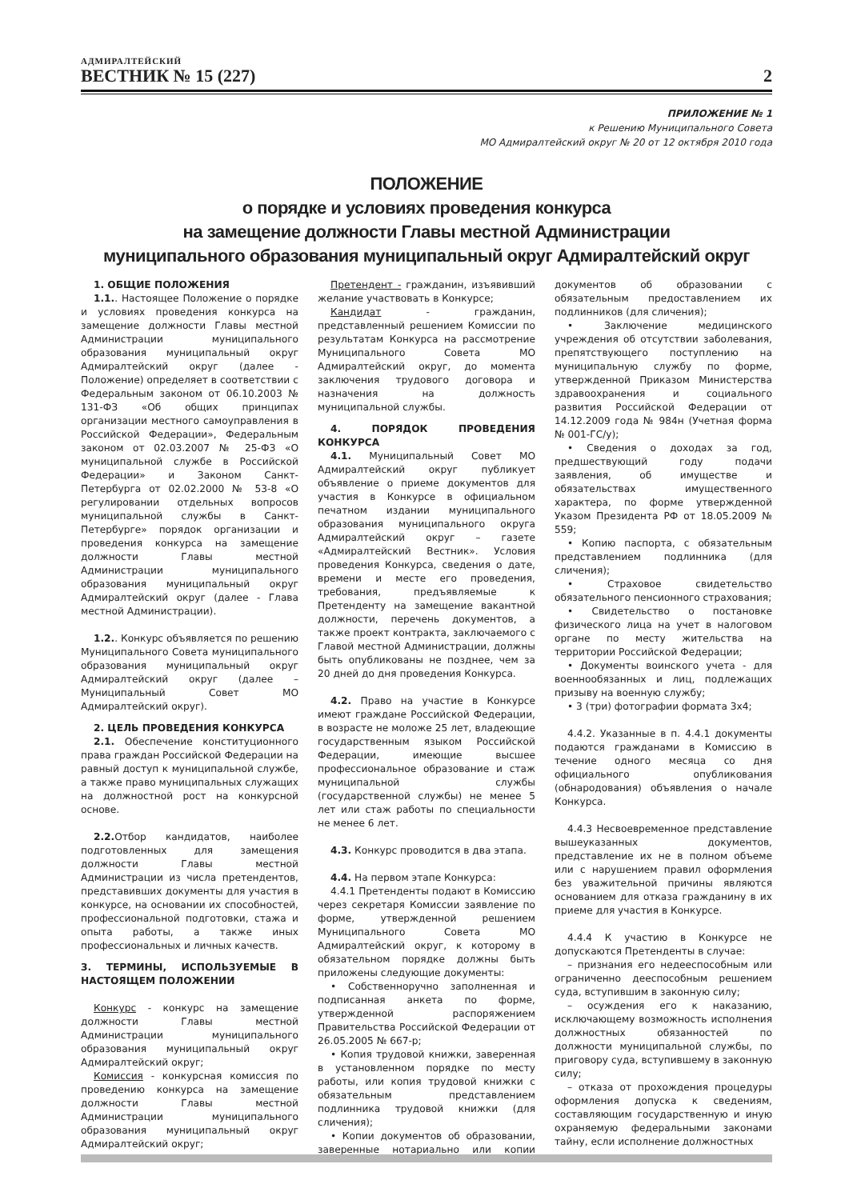АДМИРАЛТЕЙСКИЙ
ВЕСТНИК № 15 (227)
2
ПРИЛОЖЕНИЕ № 1
к Решению Муниципального Совета
МО Адмиралтейский округ № 20 от 12 октября 2010 года
ПОЛОЖЕНИЕ
о порядке и условиях проведения конкурса
на замещение должности Главы местной Администрации
муниципального образования муниципальный округ Адмиралтейский округ
1. ОБЩИЕ ПОЛОЖЕНИЯ
1.1.. Настоящее Положение о порядке и условиях проведения конкурса на замещение должности Главы местной Администрации муниципального образования муниципальный округ Адмиралтейский округ (далее - Положение) определяет в соответствии с Федеральным законом от 06.10.2003 № 131-ФЗ «Об общих принципах организации местного самоуправления в Российской Федерации», Федеральным законом от 02.03.2007 № 25-ФЗ «О муниципальной службе в Российской Федерации» и Законом Санкт-Петербурга от 02.02.2000 № 53-8 «О регулировании отдельных вопросов муниципальной службы в Санкт-Петербурге» порядок организации и проведения конкурса на замещение должности Главы местной Администрации муниципального образования муниципальный округ Адмиралтейский округ (далее - Глава местной Администрации).
1.2.. Конкурс объявляется по решению Муниципального Совета муниципального образования муниципальный округ Адмиралтейский округ (далее – Муниципальный Совет МО Адмиралтейский округ).
2. ЦЕЛЬ ПРОВЕДЕНИЯ КОНКУРСА
2.1. Обеспечение конституционного права граждан Российской Федерации на равный доступ к муниципальной службе, а также право муниципальных служащих на должностной рост на конкурсной основе.
2.2. Отбор кандидатов, наиболее подготовленных для замещения должности Главы местной Администрации из числа претендентов, представивших документы для участия в конкурсе, на основании их способностей, профессиональной подготовки, стажа и опыта работы, а также иных профессиональных и личных качеств.
3. ТЕРМИНЫ, ИСПОЛЬЗУЕМЫЕ В НАСТОЯЩЕМ ПОЛОЖЕНИИ
Конкурс - конкурс на замещение должности Главы местной Администрации муниципального образования муниципальный округ Адмиралтейский округ;
Комиссия - конкурсная комиссия по проведению конкурса на замещение должности Главы местной Администрации муниципального образования муниципальный округ Адмиралтейский округ;
Претендент - гражданин, изъявивший желание участвовать в Конкурсе;
Кандидат - гражданин, представленный решением Комиссии по результатам Конкурса на рассмотрение Муниципального Совета МО Адмиралтейский округ, до момента заключения трудового договора и назначения на должность муниципальной службы.
4. ПОРЯДОК ПРОВЕДЕНИЯ КОНКУРСА
4.1. Муниципальный Совет МО Адмиралтейский округ публикует объявление о приеме документов для участия в Конкурсе в официальном печатном издании муниципального образования муниципального округа Адмиралтейский округ – газете «Адмиралтейский Вестник». Условия проведения Конкурса, сведения о дате, времени и месте его проведения, требования, предъявляемые к Претенденту на замещение вакантной должности, перечень документов, а также проект контракта, заключаемого с Главой местной Администрации, должны быть опубликованы не позднее, чем за 20 дней до дня проведения Конкурса.
4.2. Право на участие в Конкурсе имеют граждане Российской Федерации, в возрасте не моложе 25 лет, владеющие государственным языком Российской Федерации, имеющие высшее профессиональное образование и стаж муниципальной службы (государственной службы) не менее 5 лет или стаж работы по специальности не менее 6 лет.
4.3. Конкурс проводится в два этапа.
4.4. На первом этапе Конкурса:
4.4.1 Претенденты подают в Комиссию через секретаря Комиссии заявление по форме, утвержденной решением Муниципального Совета МО Адмиралтейский округ, к которому в обязательном порядке должны быть приложены следующие документы:
• Собственноручно заполненная и подписанная анкета по форме, утвержденной распоряжением Правительства Российской Федерации от 26.05.2005 № 667-р;
• Копия трудовой книжки, заверенная в установленном порядке по месту работы, или копия трудовой книжки с обязательным представлением подлинника трудовой книжки (для сличения);
• Копии документов об образовании, заверенные нотариально или копии документов об образовании с обязательным предоставлением их подлинников (для сличения);
• Заключение медицинского учреждения об отсутствии заболевания, препятствующего поступлению на муниципальную службу по форме, утвержденной Приказом Министерства здравоохранения и социального развития Российской Федерации от 14.12.2009 года № 984н (Учетная форма № 001-ГС/у);
• Сведения о доходах за год, предшествующий году подачи заявления, об имуществе и обязательствах имущественного характера, по форме утвержденной Указом Президента РФ от 18.05.2009 № 559;
• Копию паспорта, с обязательным представлением подлинника (для сличения);
• Страховое свидетельство обязательного пенсионного страхования;
• Свидетельство о постановке физического лица на учет в налоговом органе по месту жительства на территории Российской Федерации;
• Документы воинского учета - для военнообязанных и лиц, подлежащих призыву на военную службу;
• 3 (три) фотографии формата 3х4;
4.4.2. Указанные в п. 4.4.1 документы подаются гражданами в Комиссию в течение одного месяца со дня официального опубликования (обнародования) объявления о начале Конкурса.
4.4.3 Несвоевременное представление вышеуказанных документов, представление их не в полном объеме или с нарушением правил оформления без уважительной причины являются основанием для отказа гражданину в их приеме для участия в Конкурсе.
4.4.4 К участию в Конкурсе не допускаются Претенденты в случае:
– признания его недееспособным или ограниченно дееспособным решением суда, вступившим в законную силу;
– осуждения его к наказанию, исключающему возможность исполнения должностных обязанностей по должности муниципальной службы, по приговору суда, вступившему в законную силу;
– отказа от прохождения процедуры оформления допуска к сведениям, составляющим государственную и иную охраняемую федеральными законами тайну, если исполнение должностных